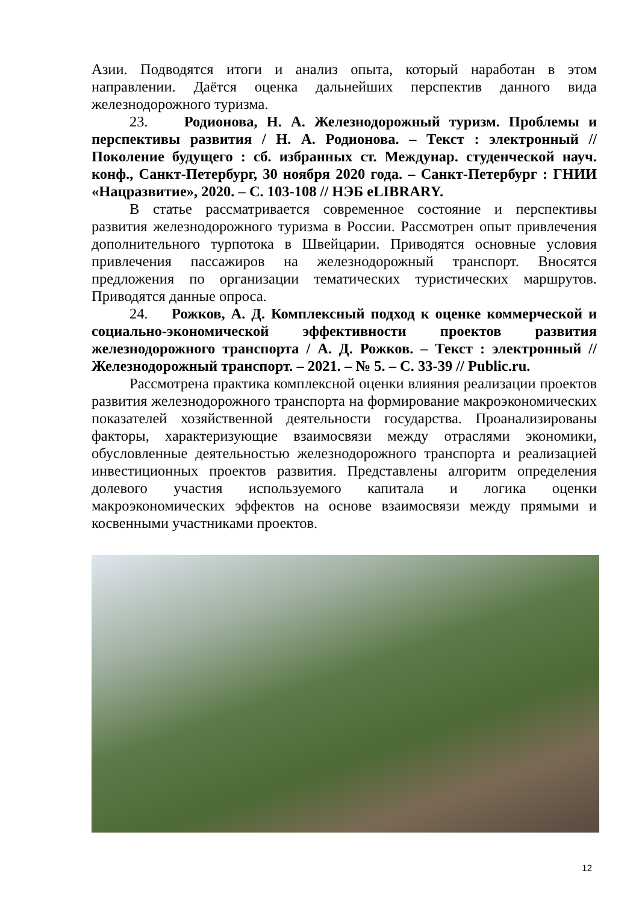Азии. Подводятся итоги и анализ опыта, который наработан в этом направлении. Даётся оценка дальнейших перспектив данного вида железнодорожного туризма.
23. Родионова, Н. А. Железнодорожный туризм. Проблемы и перспективы развития / Н. А. Родионова. – Текст : электронный // Поколение будущего : сб. избранных ст. Междунар. студенческой науч. конф., Санкт-Петербург, 30 ноября 2020 года. – Санкт-Петербург : ГНИИ «Нацразвитие», 2020. – С. 103-108 // НЭБ eLIBRARY.
В статье рассматривается современное состояние и перспективы развития железнодорожного туризма в России. Рассмотрен опыт привлечения дополнительного турпотока в Швейцарии. Приводятся основные условия привлечения пассажиров на железнодорожный транспорт. Вносятся предложения по организации тематических туристических маршрутов. Приводятся данные опроса.
24. Рожков, А. Д. Комплексный подход к оценке коммерческой и социально-экономической эффективности проектов развития железнодорожного транспорта / А. Д. Рожков. – Текст : электронный // Железнодорожный транспорт. – 2021. – № 5. – С. 33-39 // Public.ru.
Рассмотрена практика комплексной оценки влияния реализации проектов развития железнодорожного транспорта на формирование макроэкономических показателей хозяйственной деятельности государства. Проанализированы факторы, характеризующие взаимосвязи между отраслями экономики, обусловленные деятельностью железнодорожного транспорта и реализацией инвестиционных проектов развития. Представлены алгоритм определения долевого участия используемого капитала и логика оценки макроэкономических эффектов на основе взаимосвязи между прямыми и косвенными участниками проектов.
12